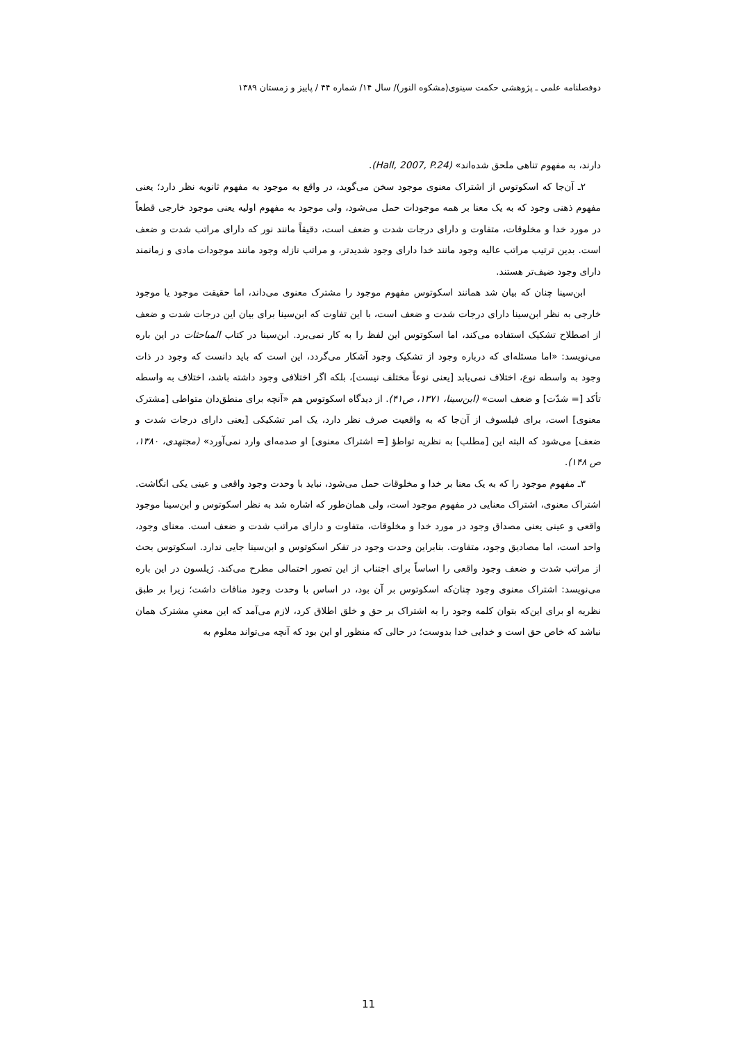دوفصلنامه علمی ـ پژوهشی حکمت سینوی(مشکوه النور)/ سال ۱۴/ شماره ۴۴ / پاییز و زمستان ۱۳۸۹
دارند، به مفهوم تناهی ملحق شده‌اند» (Hall, 2007, P.24).
۲ـ آن‌جا که اسکوتوس از اشتراک معنوی موجود سخن می‌گوید، در واقع به موجود به مفهوم ثانویه نظر دارد؛ یعنی مفهوم ذهنی وجود که به یک معنا بر همه موجودات حمل می‌شود، ولی موجود به مفهوم اولیه یعنی موجود خارجی قطعاً در مورد خدا و مخلوقات، متفاوت و دارای درجات شدت و ضعف است، دقیقاً مانند نور که دارای مراتب شدت و ضعف است. بدین ترتیب مراتب عالیه وجود مانند خدا دارای وجود شدیدتر، و مراتب نازله وجود مانند موجودات مادی و زمانمند دارای وجود ضیف‌تر هستند.
ابن‌سینا چنان که بیان شد همانند اسکوتوس مفهوم موجود را مشترک معنوی می‌داند، اما حقیقت موجود یا موجود خارجی به نظر ابن‌سینا دارای درجات شدت و ضعف است، با این تفاوت که ابن‌سینا برای بیان این درجات شدت و ضعف از اصطلاح تشکیک استفاده می‌کند، اما اسکوتوس این لفظ را به کار نمی‌برد. ابن‌سینا در کتاب المباحثات در این باره می‌نویسد: «اما مسئله‌ای که درباره وجود از تشکیک وجود آشکار می‌گردد، این است که باید دانست که وجود در ذات وجود به واسطه نوع، اختلاف نمی‌یابد [یعنی نوعاً مختلف نیست]، بلکه اگر اختلافی وجود داشته باشد، اختلاف به واسطه تأکد [= شدّت] و ضعف است» (ابن‌سینا، ۱۳۷۱، ص۴۱). از دیدگاه اسکوتوس هم «آنچه برای منطق‌دان متواطی [مشترک معنوی] است، برای فیلسوف از آن‌جا که به واقعیت صرف نظر دارد، یک امر تشکیکی [یعنی دارای درجات شدت و ضعف] می‌شود که البته این [مطلب] به نظریه تواطؤ [= اشتراک معنوی] او صدمه‌ای وارد نمی‌آورد» (مجتهدی، ۱۳۸۰، ص ۱۴۸).
۳ـ مفهوم موجود را که به یک معنا بر خدا و مخلوقات حمل می‌شود، نباید با وحدت وجود واقعی و عینی یکی انگاشت. اشتراک معنوی، اشتراک معنایی در مفهوم موجود است، ولی همان‌طور که اشاره شد به نظر اسکوتوس و ابن‌سینا موجود واقعی و عینی یعنی مصداق وجود در مورد خدا و مخلوقات، متفاوت و دارای مراتب شدت و ضعف است. معنای وجود، واحد است، اما مصادیق وجود، متفاوت. بنابراین وحدت وجود در تفکر اسکوتوس و ابن‌سینا جایی ندارد. اسکوتوس بحث از مراتب شدت و ضعف وجود واقعی را اساساً برای اجتناب از این تصور احتمالی مطرح می‌کند. ژیلسون در این باره می‌نویسد: اشتراک معنوی وجود چنان‌که اسکوتوس بر آن بود، در اساس با وحدت وجود منافات داشت؛ زیرا بر طبق نظریه او برای این‌که بتوان کلمه وجود را به اشتراک بر حق و خلق اطلاق کرد، لازم می‌آمد که این معنیِ مشترک همان نباشد که خاص حق است و خدایی خدا بدوست؛ در حالی که منظور او این بود که آنچه می‌تواند معلوم به
11